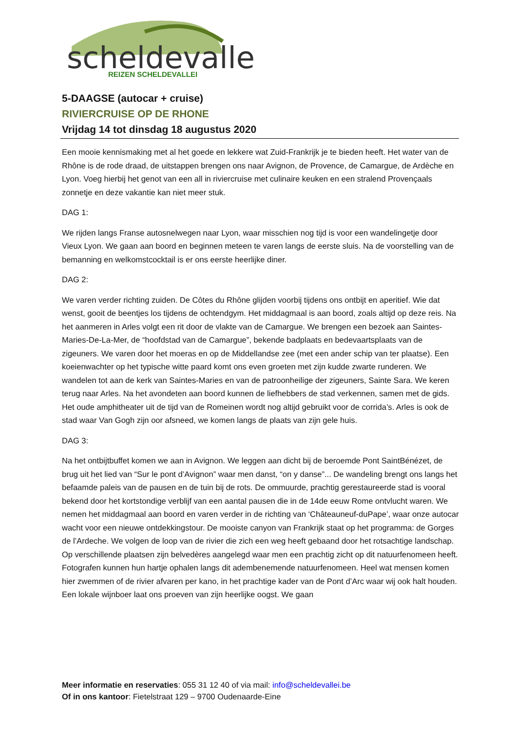scheldevallei
REIZEN SCHELDEVALLEI
5-DAAGSE (autocar + cruise)
RIVIERCRUISE OP DE RHONE
Vrijdag 14 tot dinsdag 18 augustus 2020
Een mooie kennismaking met al het goede en lekkere wat Zuid-Frankrijk je te bieden heeft. Het water van de Rhône is de rode draad, de uitstappen brengen ons naar Avignon, de Provence, de Camargue, de Ardèche en Lyon. Voeg hierbij het genot van een all in riviercruise met culinaire keuken en een stralend Provençaals zonnetje en deze vakantie kan niet meer stuk.
DAG 1:
We rijden langs Franse autosnelwegen naar Lyon, waar misschien nog tijd is voor een wandelingetje door Vieux Lyon. We gaan aan boord en beginnen meteen te varen langs de eerste sluis. Na de voorstelling van de bemanning en welkomstcocktail is er ons eerste heerlijke diner.
DAG 2:
We varen verder richting zuiden. De Côtes du Rhône glijden voorbij tijdens ons ontbijt en aperitief. Wie dat wenst, gooit de beentjes los tijdens de ochtendgym. Het middagmaal is aan boord, zoals altijd op deze reis. Na het aanmeren in Arles volgt een rit door de vlakte van de Camargue. We brengen een bezoek aan Saintes-Maries-De-La-Mer, de “hoofdstad van de Camargue”, bekende badplaats en bedevaartsplaats van de zigeuners. We varen door het moeras en op de Middellandse zee (met een ander schip van ter plaatse). Een koeienwachter op het typische witte paard komt ons even groeten met zijn kudde zwarte runderen. We wandelen tot aan de kerk van Saintes-Maries en van de patroonheilige der zigeuners, Sainte Sara. We keren terug naar Arles. Na het avondeten aan boord kunnen de liefhebbers de stad verkennen, samen met de gids. Het oude amphitheater uit de tijd van de Romeinen wordt nog altijd gebruikt voor de corrida’s. Arles is ook de stad waar Van Gogh zijn oor afsneed, we komen langs de plaats van zijn gele huis.
DAG 3:
Na het ontbijtbuffet komen we aan in Avignon. We leggen aan dicht bij de beroemde Pont SaintBénézet, de brug uit het lied van “Sur le pont d’Avignon” waar men danst, “on y danse”... De wandeling brengt ons langs het befaamde paleis van de pausen en de tuin bij de rots. De ommuurde, prachtig gerestaureerde stad is vooral bekend door het kortstondige verblijf van een aantal pausen die in de 14de eeuw Rome ontvlucht waren. We nemen het middagmaal aan boord en varen verder in de richting van ‘Châteauneuf-duPape’, waar onze autocar wacht voor een nieuwe ontdekkingstour. De mooiste canyon van Frankrijk staat op het programma: de Gorges de l’Ardeche. We volgen de loop van de rivier die zich een weg heeft gebaand door het rotsachtige landschap. Op verschillende plaatsen zijn belvedères aangelegd waar men een prachtig zicht op dit natuurfenomeen heeft. Fotografen kunnen hun hartje ophalen langs dit adembenemende natuurfenomeen. Heel wat mensen komen hier zwemmen of de rivier afvaren per kano, in het prachtige kader van de Pont d’Arc waar wij ook halt houden. Een lokale wijnboer laat ons proeven van zijn heerlijke oogst. We gaan
Meer informatie en reservaties: 055 31 12 40 of via mail: info@scheldevallei.be
Of in ons kantoor: Fietelstraat 129 – 9700 Oudenaarde-Eine